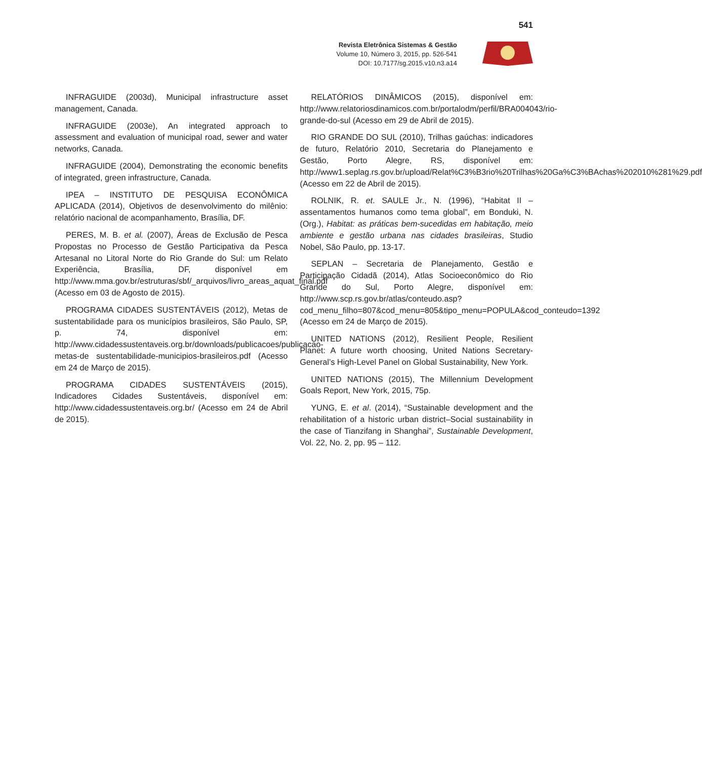541
Revista Eletrônica Sistemas & Gestão
Volume 10, Número 3, 2015, pp. 526-541
DOI: 10.7177/sg.2015.v10.n3.a14
INFRAGUIDE (2003d), Municipal infrastructure asset management, Canada.
INFRAGUIDE (2003e), An integrated approach to assessment and evaluation of municipal road, sewer and water networks, Canada.
INFRAGUIDE (2004), Demonstrating the economic benefits of integrated, green infrastructure, Canada.
IPEA – INSTITUTO DE PESQUISA ECONÔMICA APLICADA (2014), Objetivos de desenvolvimento do milênio: relatório nacional de acompanhamento, Brasília, DF.
PERES, M. B. et al. (2007), Áreas de Exclusão de Pesca Propostas no Processo de Gestão Participativa da Pesca Artesanal no Litoral Norte do Rio Grande do Sul: um Relato Experiência, Brasília, DF, disponível em http://www.mma.gov.br/estruturas/sbf/_arquivos/livro_areas_aquat_final.pdf (Acesso em 03 de Agosto de 2015).
PROGRAMA CIDADES SUSTENTÁVEIS (2012), Metas de sustentabilidade para os municípios brasileiros, São Paulo, SP, p. 74, disponível em: http://www.cidadessustentaveis.org.br/downloads/publicacoes/publicacao-metas-de sustentabilidade-municipios-brasileiros.pdf (Acesso em 24 de Março de 2015).
PROGRAMA CIDADES SUSTENTÁVEIS (2015), Indicadores Cidades Sustentáveis, disponível em: http://www.cidadessustentaveis.org.br/ (Acesso em 24 de Abril de 2015).
RELATÓRIOS DINÂMICOS (2015), disponível em: http://www.relatoriosdinamicos.com.br/portalodm/perfil/BRA004043/rio-grande-do-sul (Acesso em 29 de Abril de 2015).
RIO GRANDE DO SUL (2010), Trilhas gaúchas: indicadores de futuro, Relatório 2010, Secretaria do Planejamento e Gestão, Porto Alegre, RS, disponível em: http://www1.seplag.rs.gov.br/upload/Relat%C3%B3rio%20Trilhas%20Ga%C3%BAchas%202010%281%29.pdf (Acesso em 22 de Abril de 2015).
ROLNIK, R. et. SAULE Jr., N. (1996), “Habitat II – assentamentos humanos como tema global”, em Bonduki, N. (Org.), Habitat: as práticas bem-sucedidas em habitação, meio ambiente e gestão urbana nas cidades brasileiras, Studio Nobel, São Paulo, pp. 13-17.
SEPLAN – Secretaria de Planejamento, Gestão e Participação Cidadã (2014), Atlas Socioeconômico do Rio Grande do Sul, Porto Alegre, disponível em: http://www.scp.rs.gov.br/atlas/conteudo.asp?cod_menu_filho=807&cod_menu=805&tipo_menu=POPULA&cod_conteudo=1392 (Acesso em 24 de Março de 2015).
UNITED NATIONS (2012), Resilient People, Resilient Planet: A future worth choosing, United Nations Secretary-General’s High-Level Panel on Global Sustainability, New York.
UNITED NATIONS (2015), The Millennium Development Goals Report, New York, 2015, 75p.
YUNG, E. et al. (2014), “Sustainable development and the rehabilitation of a historic urban district–Social sustainability in the case of Tianzifang in Shanghai”, Sustainable Development, Vol. 22, No. 2, pp. 95 – 112.